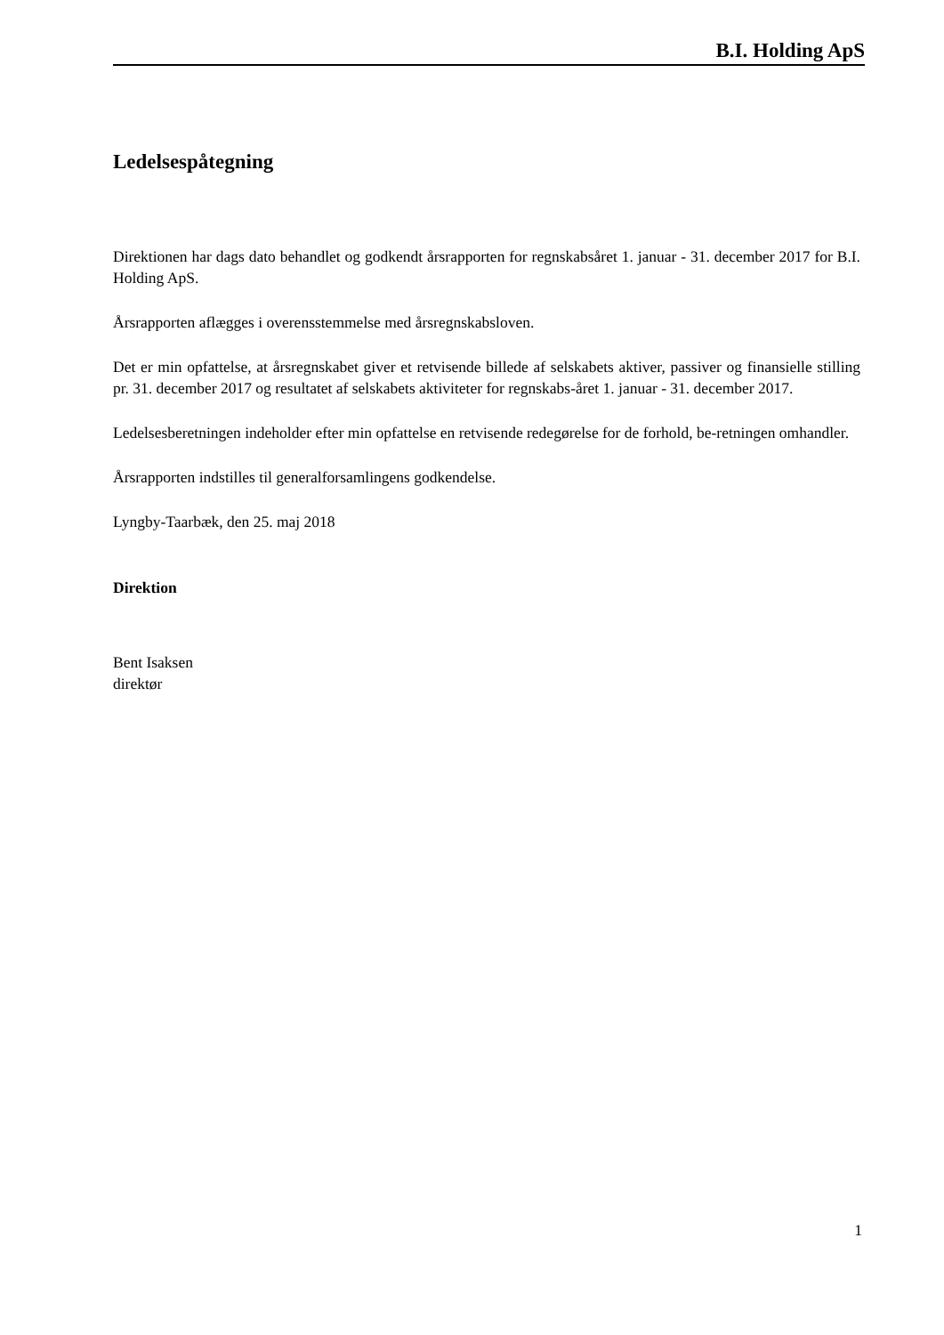B.I. Holding ApS
Ledelsespåtegning
Direktionen har dags dato behandlet og godkendt årsrapporten for regnskabsåret 1. januar - 31. december 2017 for B.I. Holding ApS.
Årsrapporten aflægges i overensstemmelse med årsregnskabsloven.
Det er min opfattelse, at årsregnskabet giver et retvisende billede af selskabets aktiver, passiver og finansielle stilling pr. 31. december 2017 og resultatet af selskabets aktiviteter for regnskabs-året 1. januar - 31. december 2017.
Ledelsesberetningen indeholder efter min opfattelse en retvisende redegørelse for de forhold, be-retningen omhandler.
Årsrapporten indstilles til generalforsamlingens godkendelse.
Lyngby-Taarbæk, den 25. maj 2018
Direktion
Bent Isaksen
direktør
1